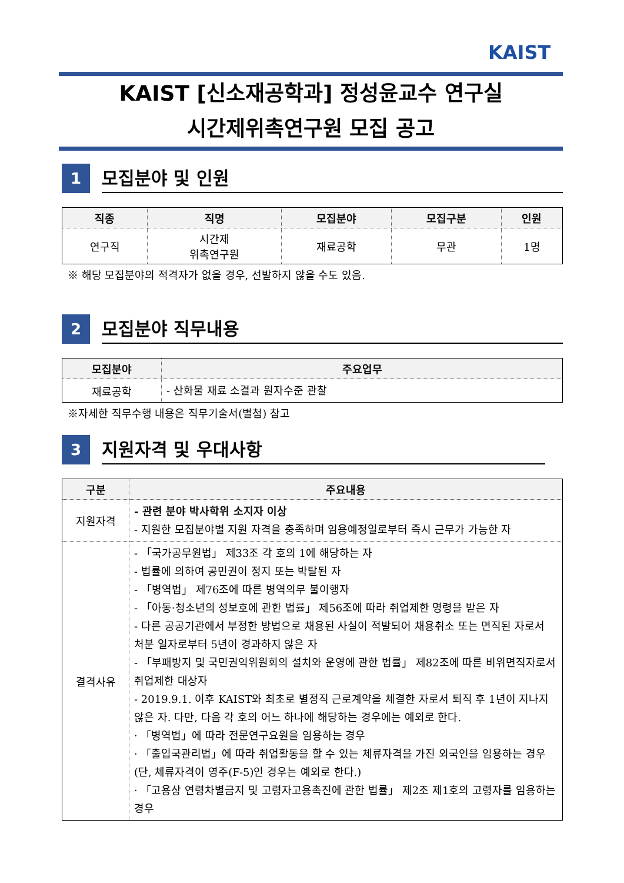KAIST
KAIST [신소재공학과] 정성윤교수 연구실
시간제위촉연구원 모집 공고
1
모집분야 및 인원
| 직종 | 직명 | 모집분야 | 모집구분 | 인원 |
| --- | --- | --- | --- | --- |
| 연구직 | 시간제 위촉연구원 | 재료공학 | 무관 | 1명 |
※ 해당 모집분야의 적격자가 없을 경우, 선발하지 않을 수도 있음.
2
모집분야 직무내용
| 모집분야 | 주요업무 |
| --- | --- |
| 재료공학 | - 산화물 재료 소결과 원자수준 관찰 |
※자세한 직무수행 내용은 직무기술서(별첨) 참고
3
지원자격 및 우대사항
| 구분 | 주요내용 |
| --- | --- |
| 지원자격 | - 관련 분야 박사학위 소지자 이상 - 지원한 모집분야별 지원 자격을 충족하며 임용예정일로부터 즉시 근무가 가능한 자 |
| 결격사유 | - 「국가공무원법」 제33조 각 호의 1에 해당하는 자 - 법률에 의하여 공민권이 정지 또는 박탈된 자 - 「병역법」 제76조에 따른 병역의무 불이행자 - 「아동·청소년의 성보호에 관한 법률」 제56조에 따라 취업제한 명령을 받은 자 - 다른 공공기관에서 부정한 방법으로 채용된 사실이 적발되어 채용취소 또는 면직된 자로서 처분 일자로부터 5년이 경과하지 않은 자 - 「부패방지 및 국민권익위원회의 설치와 운영에 관한 법률」 제82조에 따른 비위면직자로서 취업제한 대상자 - 2019.9.1. 이후 KAIST와 최초로 별정직 근로계약을 체결한 자로서 퇴직 후 1년이 지나지 않은 자. 다만, 다음 각 호의 어느 하나에 해당하는 경우에는 예외로 한다. · 「병역법」에 따라 전문연구요원을 임용하는 경우 · 「출입국관리법」에 따라 취업활동을 할 수 있는 체류자격을 가진 외국인을 임용하는 경우 (단, 체류자격이 영주(F-5)인 경우는 예외로 한다.) · 「고용상 연령차별금지 및 고령자고용촉진에 관한 법률」 제2조 제1호의 고령자를 임용하는 경우 |